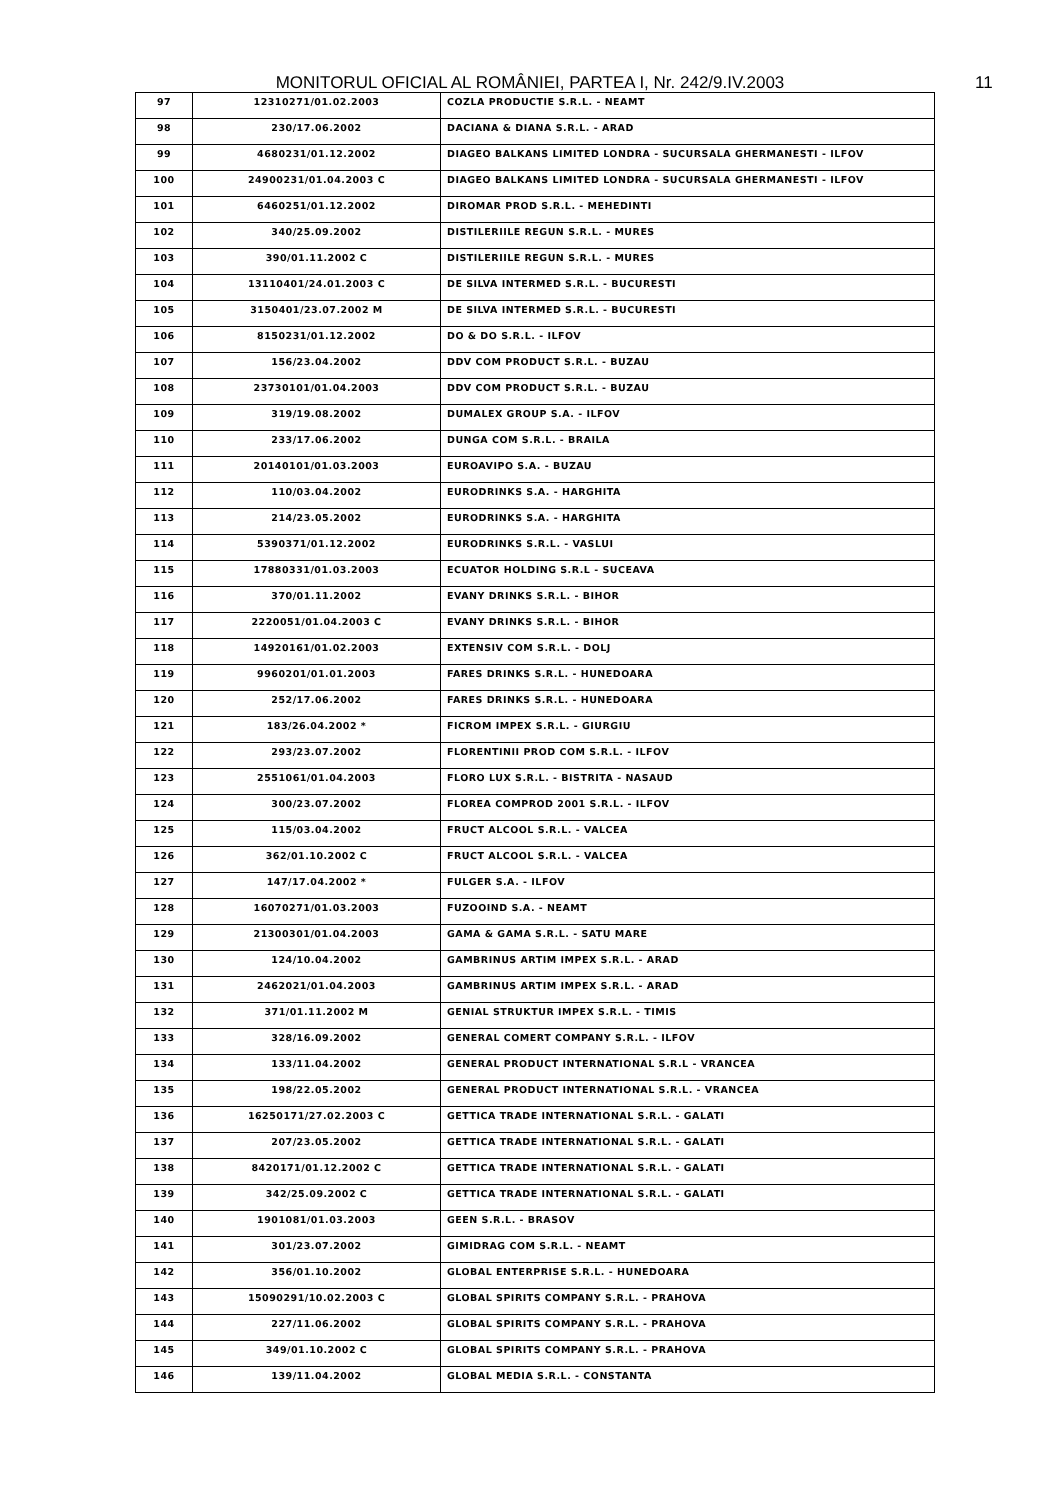MONITORUL OFICIAL AL ROMÂNIEI, PARTEA I, Nr. 242/9.IV.2003 11
| 97 | 12310271/01.02.2003 | COZLA PRODUCTIE S.R.L. - NEAMT |
| 98 | 230/17.06.2002 | DACIANA & DIANA S.R.L. - ARAD |
| 99 | 4680231/01.12.2002 | DIAGEO BALKANS LIMITED LONDRA - SUCURSALA GHERMANESTI - ILFOV |
| 100 | 24900231/01.04.2003 C | DIAGEO BALKANS LIMITED LONDRA - SUCURSALA GHERMANESTI - ILFOV |
| 101 | 6460251/01.12.2002 | DIROMAR PROD S.R.L. - MEHEDINTI |
| 102 | 340/25.09.2002 | DISTILERIILE REGUN S.R.L. - MURES |
| 103 | 390/01.11.2002 C | DISTILERIILE REGUN S.R.L. - MURES |
| 104 | 13110401/24.01.2003 C | DE SILVA INTERMED S.R.L. - BUCURESTI |
| 105 | 3150401/23.07.2002 M | DE SILVA INTERMED S.R.L. - BUCURESTI |
| 106 | 8150231/01.12.2002 | DO & DO S.R.L. - ILFOV |
| 107 | 156/23.04.2002 | DDV COM PRODUCT S.R.L. - BUZAU |
| 108 | 23730101/01.04.2003 | DDV COM PRODUCT S.R.L. - BUZAU |
| 109 | 319/19.08.2002 | DUMALEX GROUP S.A. - ILFOV |
| 110 | 233/17.06.2002 | DUNGA COM S.R.L. - BRAILA |
| 111 | 20140101/01.03.2003 | EUROAVIPO S.A. - BUZAU |
| 112 | 110/03.04.2002 | EURODRINKS S.A. - HARGHITA |
| 113 | 214/23.05.2002 | EURODRINKS S.A. - HARGHITA |
| 114 | 5390371/01.12.2002 | EURODRINKS S.R.L. - VASLUI |
| 115 | 17880331/01.03.2003 | ECUATOR HOLDING S.R.L - SUCEAVA |
| 116 | 370/01.11.2002 | EVANY DRINKS S.R.L. - BIHOR |
| 117 | 2220051/01.04.2003 C | EVANY DRINKS S.R.L. - BIHOR |
| 118 | 14920161/01.02.2003 | EXTENSIV COM S.R.L. - DOLJ |
| 119 | 9960201/01.01.2003 | FARES DRINKS S.R.L. - HUNEDOARA |
| 120 | 252/17.06.2002 | FARES DRINKS S.R.L. - HUNEDOARA |
| 121 | 183/26.04.2002 * | FICROM IMPEX S.R.L. - GIURGIU |
| 122 | 293/23.07.2002 | FLORENTINII PROD COM S.R.L. - ILFOV |
| 123 | 2551061/01.04.2003 | FLORO LUX S.R.L. - BISTRITA - NASAUD |
| 124 | 300/23.07.2002 | FLOREA COMPROD 2001 S.R.L. - ILFOV |
| 125 | 115/03.04.2002 | FRUCT ALCOOL S.R.L. - VALCEA |
| 126 | 362/01.10.2002 C | FRUCT ALCOOL S.R.L. - VALCEA |
| 127 | 147/17.04.2002 * | FULGER S.A. - ILFOV |
| 128 | 16070271/01.03.2003 | FUZOOIND S.A. - NEAMT |
| 129 | 21300301/01.04.2003 | GAMA & GAMA S.R.L. - SATU MARE |
| 130 | 124/10.04.2002 | GAMBRINUS ARTIM IMPEX S.R.L. - ARAD |
| 131 | 2462021/01.04.2003 | GAMBRINUS ARTIM IMPEX S.R.L. - ARAD |
| 132 | 371/01.11.2002 M | GENIAL STRUKTUR IMPEX S.R.L. - TIMIS |
| 133 | 328/16.09.2002 | GENERAL COMERT COMPANY S.R.L. - ILFOV |
| 134 | 133/11.04.2002 | GENERAL PRODUCT INTERNATIONAL S.R.L - VRANCEA |
| 135 | 198/22.05.2002 | GENERAL PRODUCT INTERNATIONAL S.R.L. - VRANCEA |
| 136 | 16250171/27.02.2003 C | GETTICA TRADE INTERNATIONAL S.R.L. - GALATI |
| 137 | 207/23.05.2002 | GETTICA TRADE INTERNATIONAL S.R.L. - GALATI |
| 138 | 8420171/01.12.2002 C | GETTICA TRADE INTERNATIONAL S.R.L. - GALATI |
| 139 | 342/25.09.2002 C | GETTICA TRADE INTERNATIONAL S.R.L. - GALATI |
| 140 | 1901081/01.03.2003 | GEEN S.R.L. - BRASOV |
| 141 | 301/23.07.2002 | GIMIDRAG COM S.R.L. - NEAMT |
| 142 | 356/01.10.2002 | GLOBAL ENTERPRISE S.R.L. - HUNEDOARA |
| 143 | 15090291/10.02.2003 C | GLOBAL SPIRITS COMPANY S.R.L. - PRAHOVA |
| 144 | 227/11.06.2002 | GLOBAL SPIRITS COMPANY S.R.L. - PRAHOVA |
| 145 | 349/01.10.2002 C | GLOBAL SPIRITS COMPANY S.R.L. - PRAHOVA |
| 146 | 139/11.04.2002 | GLOBAL MEDIA S.R.L. - CONSTANTA |